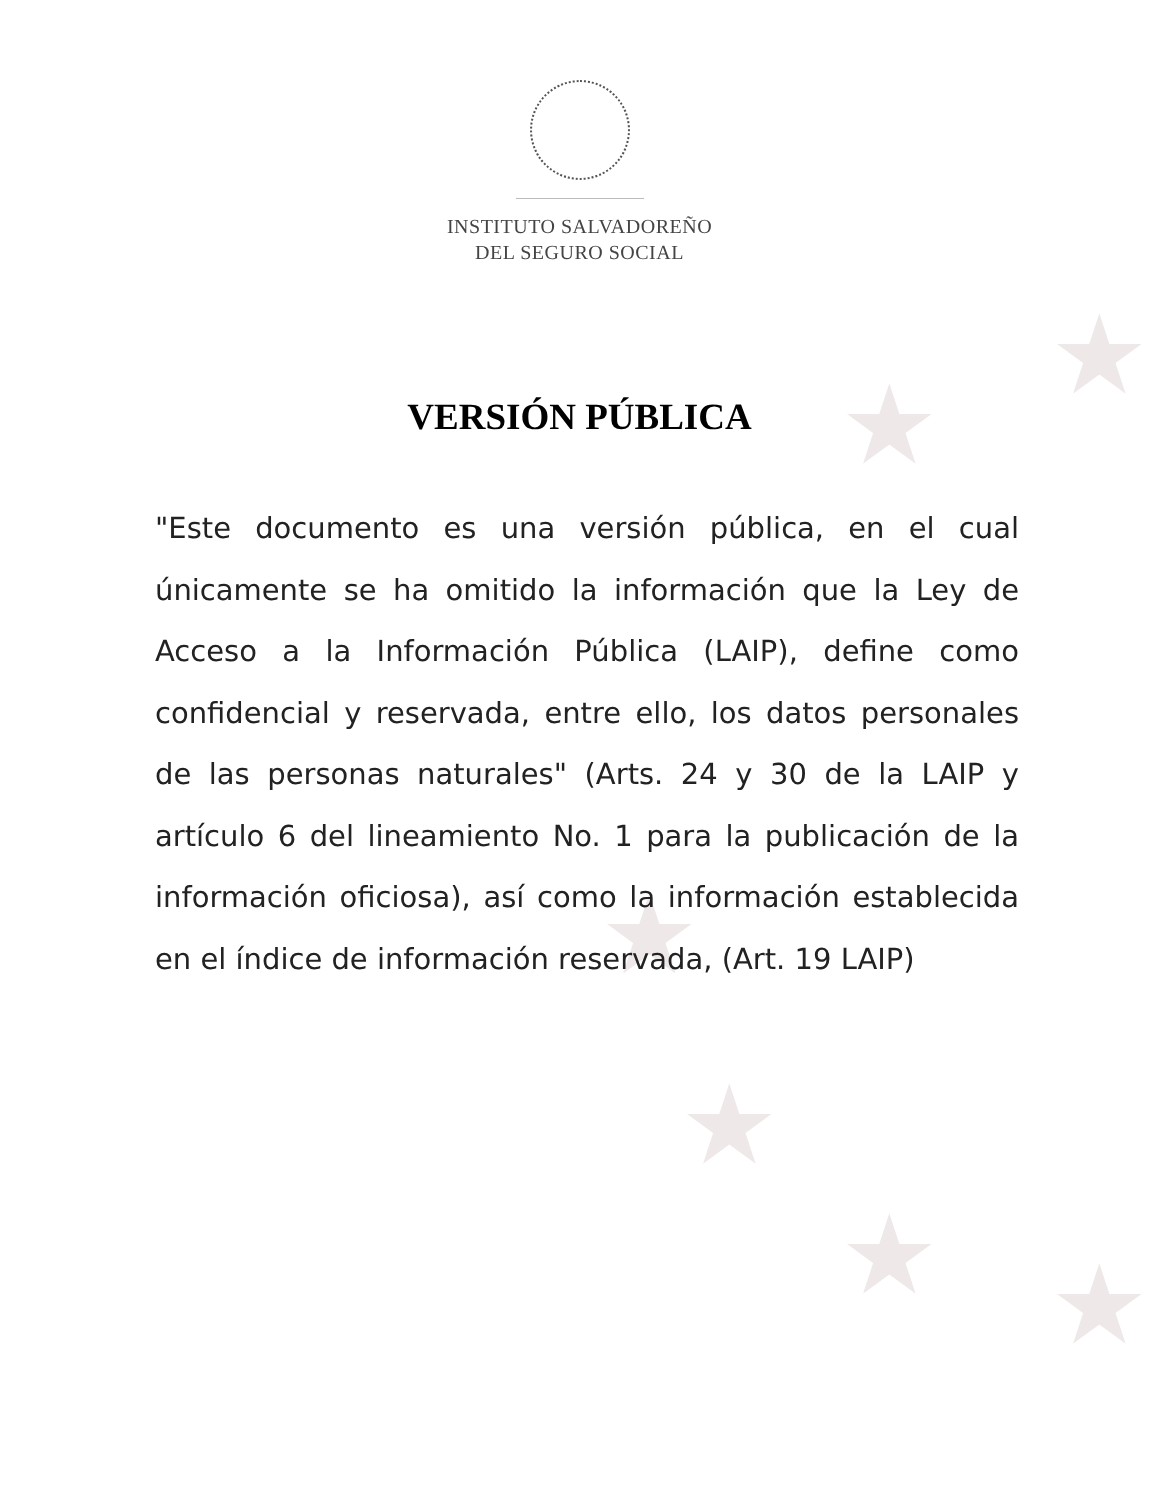★
★
★
★
★ ★
INSTITUTO SALVADOREÑO
DEL SEGURO SOCIAL
VERSIÓN PÚBLICA
"Este documento es una versión pública, en el cual únicamente se ha omitido la información que la Ley de Acceso a la Información Pública (LAIP), define como confidencial y reservada, entre ello, los datos personales de las personas naturales" (Arts. 24 y 30 de la LAIP y artículo 6 del lineamiento No. 1 para la publicación de la información oficiosa), así como la información establecida en el índice de información reservada, (Art. 19 LAIP)